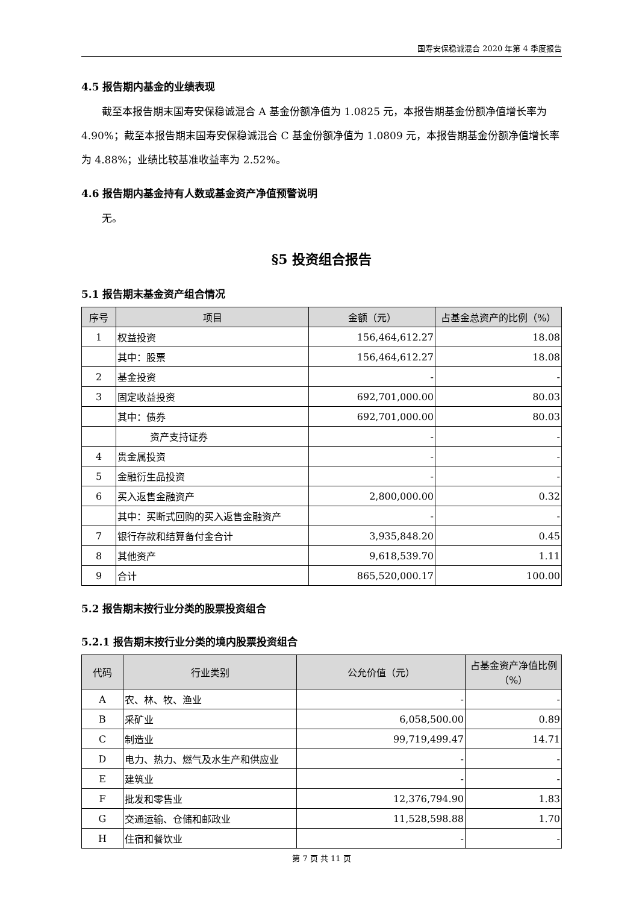国寿安保稳诚混合 2020 年第 4 季度报告
4.5 报告期内基金的业绩表现
截至本报告期末国寿安保稳诚混合 A 基金份额净值为 1.0825 元，本报告期基金份额净值增长率为 4.90%；截至本报告期末国寿安保稳诚混合 C 基金份额净值为 1.0809 元，本报告期基金份额净值增长率为 4.88%；业绩比较基准收益率为 2.52%。
4.6 报告期内基金持有人数或基金资产净值预警说明
无。
§5 投资组合报告
5.1 报告期末基金资产组合情况
| 序号 | 项目 | 金额（元） | 占基金总资产的比例（%） |
| --- | --- | --- | --- |
| 1 | 权益投资 | 156,464,612.27 | 18.08 |
| | 其中：股票 | 156,464,612.27 | 18.08 |
| 2 | 基金投资 | - | - |
| 3 | 固定收益投资 | 692,701,000.00 | 80.03 |
| | 其中：债券 | 692,701,000.00 | 80.03 |
| | 资产支持证券 | - | - |
| 4 | 贵金属投资 | - | - |
| 5 | 金融衍生品投资 | - | - |
| 6 | 买入返售金融资产 | 2,800,000.00 | 0.32 |
| | 其中：买断式回购的买入返售金融资产 | - | - |
| 7 | 银行存款和结算备付金合计 | 3,935,848.20 | 0.45 |
| 8 | 其他资产 | 9,618,539.70 | 1.11 |
| 9 | 合计 | 865,520,000.17 | 100.00 |
5.2 报告期末按行业分类的股票投资组合
5.2.1 报告期末按行业分类的境内股票投资组合
| 代码 | 行业类别 | 公允价值（元） | 占基金资产净值比例（%） |
| --- | --- | --- | --- |
| A | 农、林、牧、渔业 | - | - |
| B | 采矿业 | 6,058,500.00 | 0.89 |
| C | 制造业 | 99,719,499.47 | 14.71 |
| D | 电力、热力、燃气及水生产和供应业 | - | - |
| E | 建筑业 | - | - |
| F | 批发和零售业 | 12,376,794.90 | 1.83 |
| G | 交通运输、仓储和邮政业 | 11,528,598.88 | 1.70 |
| H | 住宿和餐饮业 | - | - |
第 7 页 共 11 页